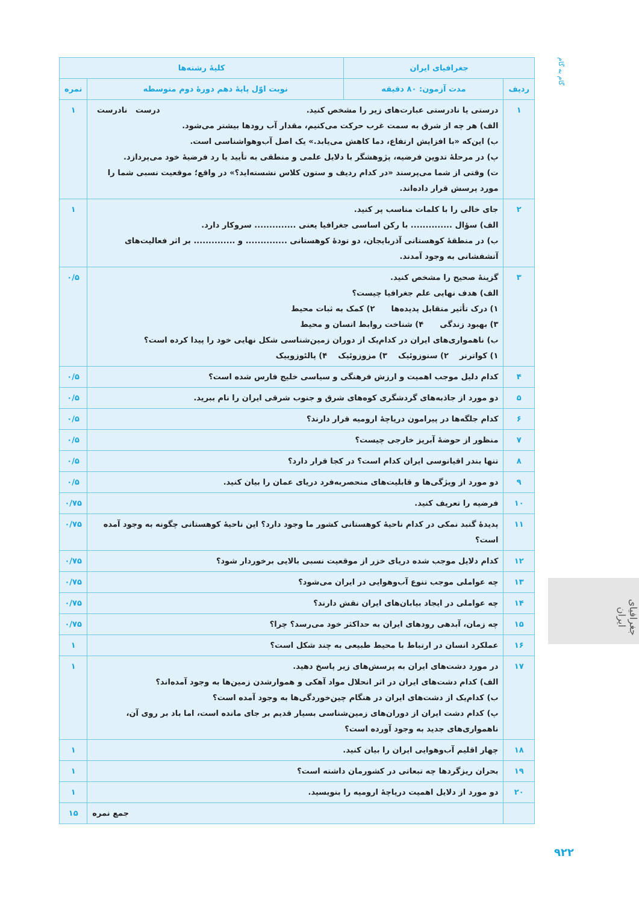گام به گام
| جغرافیای ایران | | کلیهٔ رشته‌ها | |
| --- | --- | --- | --- |
| ردیف | مدت آزمون: ۸۰ دقیقه | نوبت اوّل پایهٔ دهم دورهٔ دوم متوسطه | نمره |
| ۱ | درست نادرست درستی یا نادرستی عبارت‌های زیر را مشخص کنید. الف) هر چه از شرق به سمت غرب حرکت می‌کنیم، مقدار آب رودها بیشتر می‌شود. ب) این‌که «با افزایش ارتفاع، دما کاهش می‌یابد.» یک اصل آب‌وهواشناسی است. پ) در مرحلهٔ تدوین فرضیه، پژوهشگر با دلایل علمی و منطقی به تأیید یا رد فرضیهٔ خود می‌پردازد. ت) وقتی از شما می‌پرسند «در کدام ردیف و ستون کلاس نشسته‌اید؟» در واقع؛ موقعیت نسبی شما را مورد پرسش قرار داده‌اند. | | ۱ |
| ۲ | جای خالی را با کلمات مناسب پر کنید. الف) سؤال .............. با رکن اساسی جغرافیا یعنی .............. سروکار دارد. ب) در منطقهٔ کوهستانی آذربایجان، دو تودهٔ کوهستانی .............. و .............. بر اثر فعالیت‌های آتشفشانی به وجود آمدند. | | ۱ |
| ۳ | گزینهٔ صحیح را مشخص کنید. الف) هدف نهایی علم جغرافیا چیست؟ ۱) درک تأثیر متقابل پدیده‌ها ۲) کمک به ثبات محیط ۳) بهبود زندگی ۴) شناخت روابط انسان و محیط ب) ناهمواری‌های ایران در کدام‌یک از دوران زمین‌شناسی شکل نهایی خود را پیدا کرده است؟ ۱) کواترنر ۲) سنوزوئیک ۳) مزوزوئیک ۴) پالئوزوییک | | ۰/۵ |
| ۴ | کدام دلیل موجب اهمیت و ارزش فرهنگی و سیاسی خلیج فارس شده است؟ | | ۰/۵ |
| ۵ | دو مورد از جاذبه‌های گردشگری کوه‌های شرق و جنوب شرقی ایران را نام ببرید. | | ۰/۵ |
| ۶ | کدام جلگه‌ها در پیرامون دریاچهٔ ارومیه قرار دارند؟ | | ۰/۵ |
| ۷ | منظور از حوضهٔ آبریز خارجی چیست؟ | | ۰/۵ |
| ۸ | تنها بندر اقیانوسی ایران کدام است؟ در کجا قرار دارد؟ | | ۰/۵ |
| ۹ | دو مورد از ویژگی‌ها و قابلیت‌های منحصربه‌فرد دریای عمان را بیان کنید. | | ۰/۵ |
| ۱۰ | فرضیه را تعریف کنید. | | ۰/۷۵ |
| ۱۱ | پدیدهٔ گنبد نمکی در کدام ناحیهٔ کوهستانی کشور ما وجود دارد؟ این ناحیهٔ کوهستانی چگونه به وجود آمده است؟ | | ۰/۷۵ |
| ۱۲ | کدام دلایل موجب شده دریای خزر از موقعیت نسبی بالایی برخوردار شود؟ | | ۰/۷۵ |
| ۱۳ | چه عواملی موجب تنوع آب‌وهوایی در ایران می‌شود؟ | | ۰/۷۵ |
| ۱۴ | چه عواملی در ایجاد بیابان‌های ایران نقش دارند؟ | | ۰/۷۵ |
| ۱۵ | چه زمان، آبدهی رودهای ایران به حداکثر خود می‌رسد؟ چرا؟ | | ۰/۷۵ |
| ۱۶ | عملکرد انسان در ارتباط با محیط طبیعی به چند شکل است؟ | | ۱ |
| ۱۷ | در مورد دشت‌های ایران به پرسش‌های زیر پاسخ دهید. الف) کدام دشت‌های ایران در اثر انحلال مواد آهکی و هموارشدن زمین‌ها به وجود آمده‌اند؟ ب) کدام‌یک از دشت‌های ایران در هنگام چین‌خوردگی‌ها به وجود آمده است؟ پ) کدام دشت ایران از دوران‌های زمین‌شناسی بسیار قدیم بر جای مانده است، اما باد بر روی آن، ناهمواری‌های جدید به وجود آورده است؟ | | ۱ |
| ۱۸ | چهار اقلیم آب‌وهوایی ایران را بیان کنید. | | ۱ |
| ۱۹ | بحران ریزگردها چه تبعاتی در کشورمان داشته است؟ | | ۱ |
| ۲۰ | دو مورد از دلایل اهمیت دریاچهٔ ارومیه را بنویسید. | | ۱ |
| | جمع نمره | | ۱۵ |
جغرافیای ایران
۹۲۲